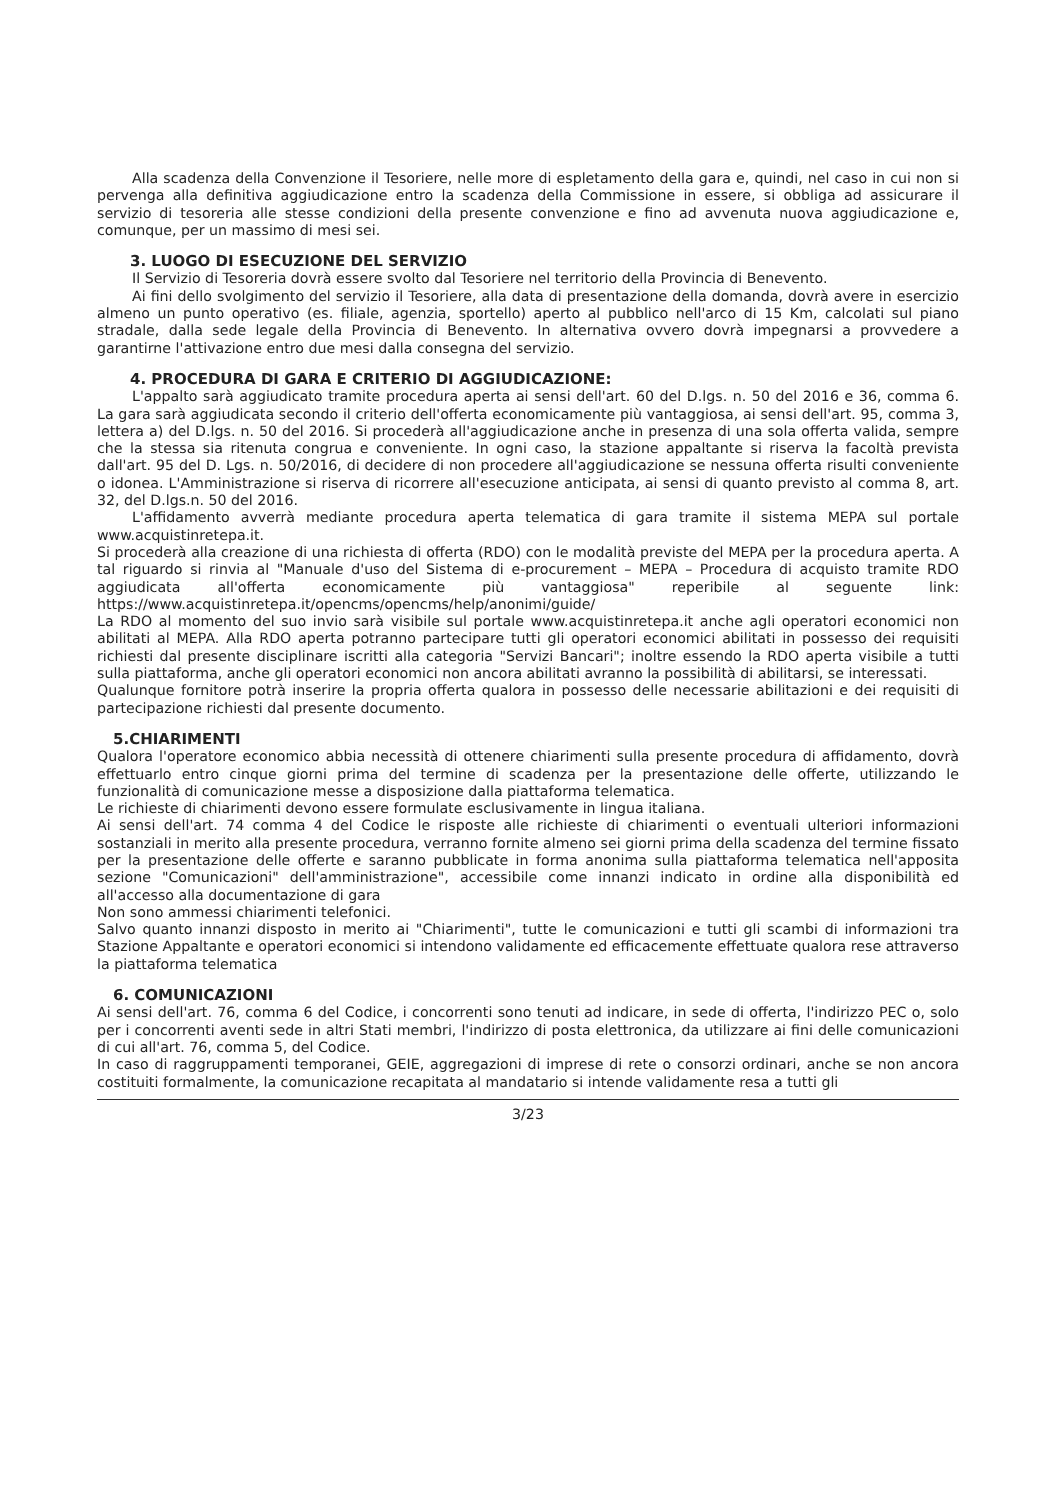Alla scadenza della Convenzione il Tesoriere, nelle more di espletamento della gara e, quindi, nel caso in cui non si pervenga alla definitiva aggiudicazione entro la scadenza della Commissione in essere, si obbliga ad assicurare il servizio di tesoreria alle stesse condizioni della presente convenzione e fino ad avvenuta nuova aggiudicazione e, comunque, per un massimo di mesi sei.
3. LUOGO DI ESECUZIONE DEL SERVIZIO
Il Servizio di Tesoreria dovrà essere svolto dal Tesoriere nel territorio della Provincia di Benevento.
Ai fini dello svolgimento del servizio il Tesoriere, alla data di presentazione della domanda, dovrà avere in esercizio almeno un punto operativo (es. filiale, agenzia, sportello) aperto al pubblico nell'arco di 15 Km, calcolati sul piano stradale, dalla sede legale della Provincia di Benevento. In alternativa ovvero dovrà impegnarsi a provvedere a garantirne l'attivazione entro due mesi dalla consegna del servizio.
4. PROCEDURA DI GARA E CRITERIO DI AGGIUDICAZIONE:
L'appalto sarà aggiudicato tramite procedura aperta ai sensi dell'art. 60 del D.lgs. n. 50 del 2016 e 36, comma 6. La gara sarà aggiudicata secondo il criterio dell'offerta economicamente più vantaggiosa, ai sensi dell'art. 95, comma 3, lettera a) del D.lgs. n. 50 del 2016. Si procederà all'aggiudicazione anche in presenza di una sola offerta valida, sempre che la stessa sia ritenuta congrua e conveniente. In ogni caso, la stazione appaltante si riserva la facoltà prevista dall'art. 95 del D. Lgs. n. 50/2016, di decidere di non procedere all'aggiudicazione se nessuna offerta risulti conveniente o idonea. L'Amministrazione si riserva di ricorrere all'esecuzione anticipata, ai sensi di quanto previsto al comma 8, art. 32, del D.lgs.n. 50 del 2016.
L'affidamento avverrà mediante procedura aperta telematica di gara tramite il sistema MEPA sul portale www.acquistinretepa.it.
Si procederà alla creazione di una richiesta di offerta (RDO) con le modalità previste del MEPA per la procedura aperta. A tal riguardo si rinvia al "Manuale d'uso del Sistema di e-procurement – MEPA – Procedura di acquisto tramite RDO aggiudicata all'offerta economicamente più vantaggiosa" reperibile al seguente link: https://www.acquistinretepa.it/opencms/opencms/help/anonimi/guide/
La RDO al momento del suo invio sarà visibile sul portale www.acquistinretepa.it anche agli operatori economici non abilitati al MEPA. Alla RDO aperta potranno partecipare tutti gli operatori economici abilitati in possesso dei requisiti richiesti dal presente disciplinare iscritti alla categoria "Servizi Bancari"; inoltre essendo la RDO aperta visibile a tutti sulla piattaforma, anche gli operatori economici non ancora abilitati avranno la possibilità di abilitarsi, se interessati.
Qualunque fornitore potrà inserire la propria offerta qualora in possesso delle necessarie abilitazioni e dei requisiti di partecipazione richiesti dal presente documento.
5.CHIARIMENTI
Qualora l'operatore economico abbia necessità di ottenere chiarimenti sulla presente procedura di affidamento, dovrà effettuarlo entro cinque giorni prima del termine di scadenza per la presentazione delle offerte, utilizzando le funzionalità di comunicazione messe a disposizione dalla piattaforma telematica.
Le richieste di chiarimenti devono essere formulate esclusivamente in lingua italiana.
Ai sensi dell'art. 74 comma 4 del Codice le risposte alle richieste di chiarimenti o eventuali ulteriori informazioni sostanziali in merito alla presente procedura, verranno fornite almeno sei giorni prima della scadenza del termine fissato per la presentazione delle offerte e saranno pubblicate in forma anonima sulla piattaforma telematica nell'apposita sezione "Comunicazioni" dell'amministrazione", accessibile come innanzi indicato in ordine alla disponibilità ed all'accesso alla documentazione di gara
Non sono ammessi chiarimenti telefonici.
Salvo quanto innanzi disposto in merito ai "Chiarimenti", tutte le comunicazioni e tutti gli scambi di informazioni tra Stazione Appaltante e operatori economici si intendono validamente ed efficacemente effettuate qualora rese attraverso la piattaforma telematica
6. COMUNICAZIONI
Ai sensi dell'art. 76, comma 6 del Codice, i concorrenti sono tenuti ad indicare, in sede di offerta, l'indirizzo PEC o, solo per i concorrenti aventi sede in altri Stati membri, l'indirizzo di posta elettronica, da utilizzare ai fini delle comunicazioni di cui all'art. 76, comma 5, del Codice.
In caso di raggruppamenti temporanei, GEIE, aggregazioni di imprese di rete o consorzi ordinari, anche se non ancora costituiti formalmente, la comunicazione recapitata al mandatario si intende validamente resa a tutti gli
3/23